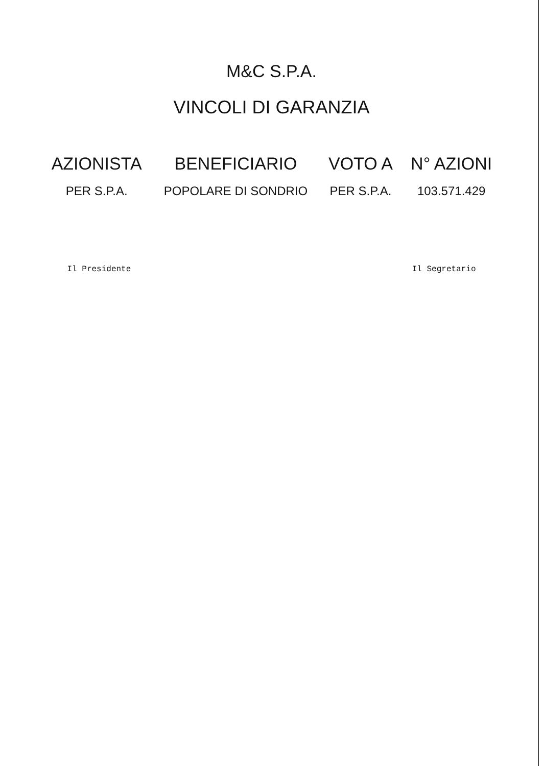M&C S.P.A.
VINCOLI DI GARANZIA
| AZIONISTA | BENEFICIARIO | VOTO A | N° AZIONI |
| --- | --- | --- | --- |
| PER S.P.A. | POPOLARE DI SONDRIO | PER S.P.A. | 103.571.429 |
Il Presidente Il Segretario